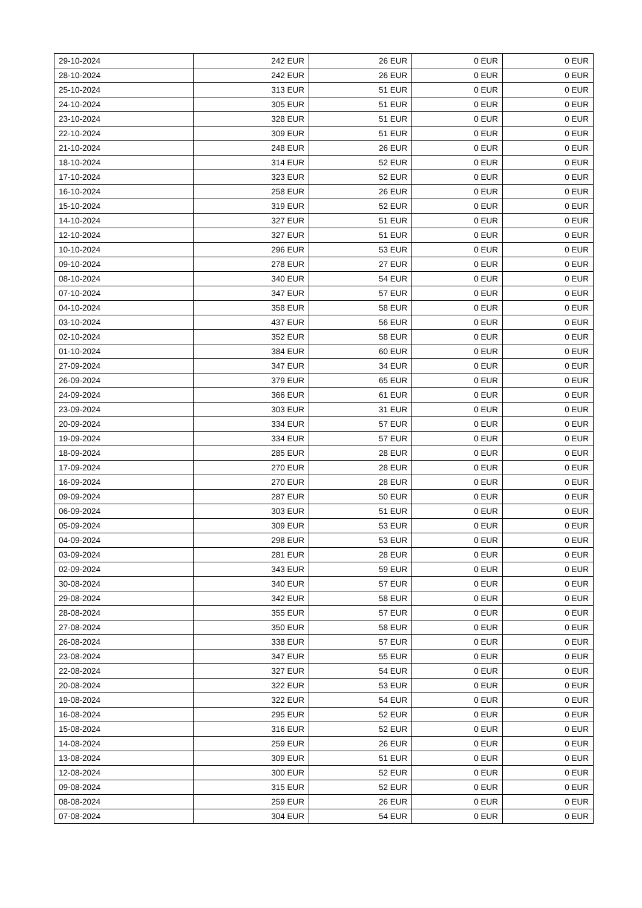| 29-10-2024 | 242 EUR | 26 EUR | 0 EUR | 0 EUR |
| 28-10-2024 | 242 EUR | 26 EUR | 0 EUR | 0 EUR |
| 25-10-2024 | 313 EUR | 51 EUR | 0 EUR | 0 EUR |
| 24-10-2024 | 305 EUR | 51 EUR | 0 EUR | 0 EUR |
| 23-10-2024 | 328 EUR | 51 EUR | 0 EUR | 0 EUR |
| 22-10-2024 | 309 EUR | 51 EUR | 0 EUR | 0 EUR |
| 21-10-2024 | 248 EUR | 26 EUR | 0 EUR | 0 EUR |
| 18-10-2024 | 314 EUR | 52 EUR | 0 EUR | 0 EUR |
| 17-10-2024 | 323 EUR | 52 EUR | 0 EUR | 0 EUR |
| 16-10-2024 | 258 EUR | 26 EUR | 0 EUR | 0 EUR |
| 15-10-2024 | 319 EUR | 52 EUR | 0 EUR | 0 EUR |
| 14-10-2024 | 327 EUR | 51 EUR | 0 EUR | 0 EUR |
| 12-10-2024 | 327 EUR | 51 EUR | 0 EUR | 0 EUR |
| 10-10-2024 | 296 EUR | 53 EUR | 0 EUR | 0 EUR |
| 09-10-2024 | 278 EUR | 27 EUR | 0 EUR | 0 EUR |
| 08-10-2024 | 340 EUR | 54 EUR | 0 EUR | 0 EUR |
| 07-10-2024 | 347 EUR | 57 EUR | 0 EUR | 0 EUR |
| 04-10-2024 | 358 EUR | 58 EUR | 0 EUR | 0 EUR |
| 03-10-2024 | 437 EUR | 56 EUR | 0 EUR | 0 EUR |
| 02-10-2024 | 352 EUR | 58 EUR | 0 EUR | 0 EUR |
| 01-10-2024 | 384 EUR | 60 EUR | 0 EUR | 0 EUR |
| 27-09-2024 | 347 EUR | 34 EUR | 0 EUR | 0 EUR |
| 26-09-2024 | 379 EUR | 65 EUR | 0 EUR | 0 EUR |
| 24-09-2024 | 366 EUR | 61 EUR | 0 EUR | 0 EUR |
| 23-09-2024 | 303 EUR | 31 EUR | 0 EUR | 0 EUR |
| 20-09-2024 | 334 EUR | 57 EUR | 0 EUR | 0 EUR |
| 19-09-2024 | 334 EUR | 57 EUR | 0 EUR | 0 EUR |
| 18-09-2024 | 285 EUR | 28 EUR | 0 EUR | 0 EUR |
| 17-09-2024 | 270 EUR | 28 EUR | 0 EUR | 0 EUR |
| 16-09-2024 | 270 EUR | 28 EUR | 0 EUR | 0 EUR |
| 09-09-2024 | 287 EUR | 50 EUR | 0 EUR | 0 EUR |
| 06-09-2024 | 303 EUR | 51 EUR | 0 EUR | 0 EUR |
| 05-09-2024 | 309 EUR | 53 EUR | 0 EUR | 0 EUR |
| 04-09-2024 | 298 EUR | 53 EUR | 0 EUR | 0 EUR |
| 03-09-2024 | 281 EUR | 28 EUR | 0 EUR | 0 EUR |
| 02-09-2024 | 343 EUR | 59 EUR | 0 EUR | 0 EUR |
| 30-08-2024 | 340 EUR | 57 EUR | 0 EUR | 0 EUR |
| 29-08-2024 | 342 EUR | 58 EUR | 0 EUR | 0 EUR |
| 28-08-2024 | 355 EUR | 57 EUR | 0 EUR | 0 EUR |
| 27-08-2024 | 350 EUR | 58 EUR | 0 EUR | 0 EUR |
| 26-08-2024 | 338 EUR | 57 EUR | 0 EUR | 0 EUR |
| 23-08-2024 | 347 EUR | 55 EUR | 0 EUR | 0 EUR |
| 22-08-2024 | 327 EUR | 54 EUR | 0 EUR | 0 EUR |
| 20-08-2024 | 322 EUR | 53 EUR | 0 EUR | 0 EUR |
| 19-08-2024 | 322 EUR | 54 EUR | 0 EUR | 0 EUR |
| 16-08-2024 | 295 EUR | 52 EUR | 0 EUR | 0 EUR |
| 15-08-2024 | 316 EUR | 52 EUR | 0 EUR | 0 EUR |
| 14-08-2024 | 259 EUR | 26 EUR | 0 EUR | 0 EUR |
| 13-08-2024 | 309 EUR | 51 EUR | 0 EUR | 0 EUR |
| 12-08-2024 | 300 EUR | 52 EUR | 0 EUR | 0 EUR |
| 09-08-2024 | 315 EUR | 52 EUR | 0 EUR | 0 EUR |
| 08-08-2024 | 259 EUR | 26 EUR | 0 EUR | 0 EUR |
| 07-08-2024 | 304 EUR | 54 EUR | 0 EUR | 0 EUR |